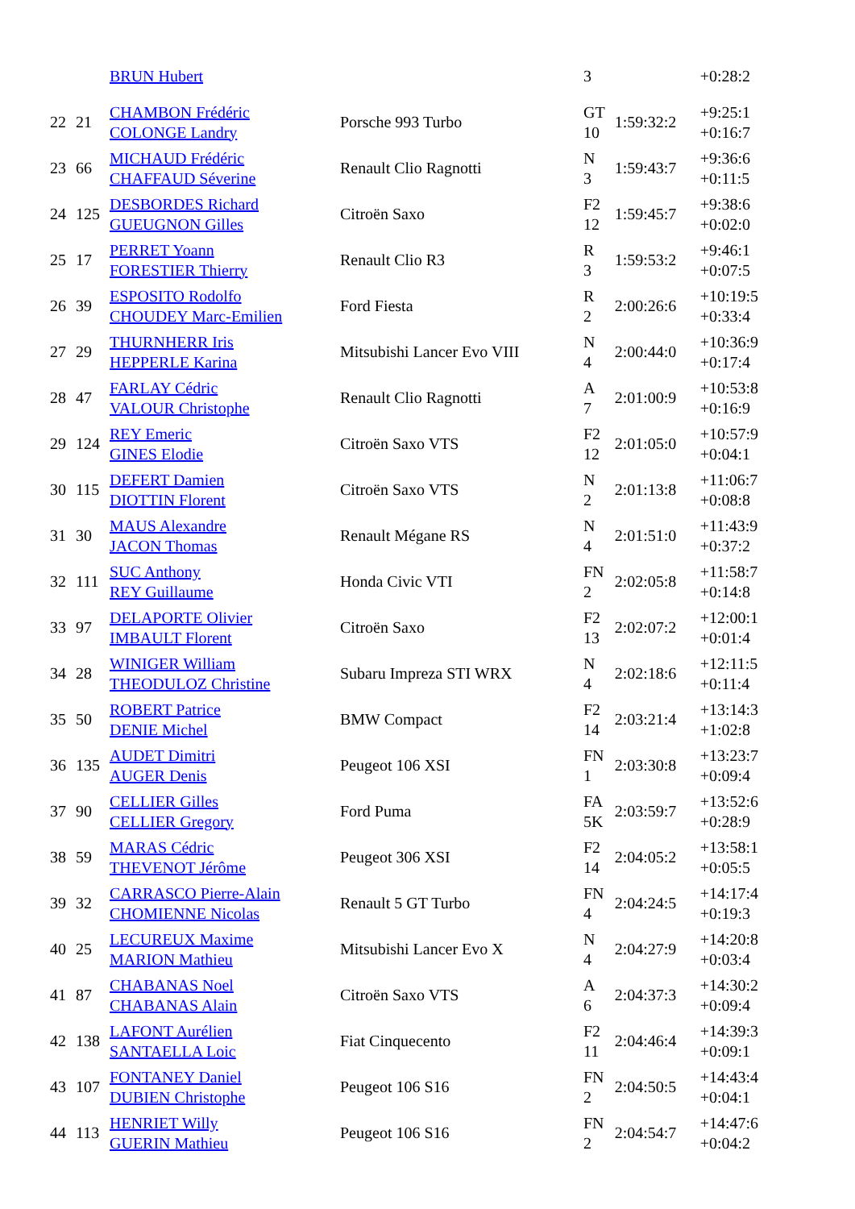| | | BRUN Hubert | | 3 | | +0:28:2 |
| 22 | 21 | CHAMBON Frédéric COLONGE Landry | Porsche 993 Turbo | GT 10 | 1:59:32:2 | +9:25:1 +0:16:7 |
| 23 | 66 | MICHAUD Frédéric CHAFFAUD Séverine | Renault Clio Ragnotti | N 3 | 1:59:43:7 | +9:36:6 +0:11:5 |
| 24 | 125 | DESBORDES Richard GUEUGNON Gilles | Citroën Saxo | F2 12 | 1:59:45:7 | +9:38:6 +0:02:0 |
| 25 | 17 | PERRET Yoann FORESTIER Thierry | Renault Clio R3 | R 3 | 1:59:53:2 | +9:46:1 +0:07:5 |
| 26 | 39 | ESPOSITO Rodolfo CHOUDEY Marc-Emilien | Ford Fiesta | R 2 | 2:00:26:6 | +10:19:5 +0:33:4 |
| 27 | 29 | THURNHERR Iris HEPPERLE Karina | Mitsubishi Lancer Evo VIII | N 4 | 2:00:44:0 | +10:36:9 +0:17:4 |
| 28 | 47 | FARLAY Cédric VALOUR Christophe | Renault Clio Ragnotti | A 7 | 2:01:00:9 | +10:53:8 +0:16:9 |
| 29 | 124 | REY Emeric GINES Elodie | Citroën Saxo VTS | F2 12 | 2:01:05:0 | +10:57:9 +0:04:1 |
| 30 | 115 | DEFERT Damien DIOTTIN Florent | Citroën Saxo VTS | N 2 | 2:01:13:8 | +11:06:7 +0:08:8 |
| 31 | 30 | MAUS Alexandre JACON Thomas | Renault Mégane RS | N 4 | 2:01:51:0 | +11:43:9 +0:37:2 |
| 32 | 111 | SUC Anthony REY Guillaume | Honda Civic VTI | FN 2 | 2:02:05:8 | +11:58:7 +0:14:8 |
| 33 | 97 | DELAPORTE Olivier IMBAULT Florent | Citroën Saxo | F2 13 | 2:02:07:2 | +12:00:1 +0:01:4 |
| 34 | 28 | WINIGER William THEODULOZ Christine | Subaru Impreza STI WRX | N 4 | 2:02:18:6 | +12:11:5 +0:11:4 |
| 35 | 50 | ROBERT Patrice DENIE Michel | BMW Compact | F2 14 | 2:03:21:4 | +13:14:3 +1:02:8 |
| 36 | 135 | AUDET Dimitri AUGER Denis | Peugeot 106 XSI | FN 1 | 2:03:30:8 | +13:23:7 +0:09:4 |
| 37 | 90 | CELLIER Gilles CELLIER Gregory | Ford Puma | FA 5K | 2:03:59:7 | +13:52:6 +0:28:9 |
| 38 | 59 | MARAS Cédric THEVENOT Jérôme | Peugeot 306 XSI | F2 14 | 2:04:05:2 | +13:58:1 +0:05:5 |
| 39 | 32 | CARRASCO Pierre-Alain CHOMIENNE Nicolas | Renault 5 GT Turbo | FN 4 | 2:04:24:5 | +14:17:4 +0:19:3 |
| 40 | 25 | LECUREUX Maxime MARION Mathieu | Mitsubishi Lancer Evo X | N 4 | 2:04:27:9 | +14:20:8 +0:03:4 |
| 41 | 87 | CHABANAS Noel CHABANAS Alain | Citroën Saxo VTS | A 6 | 2:04:37:3 | +14:30:2 +0:09:4 |
| 42 | 138 | LAFONT Aurélien SANTAELLA Loic | Fiat Cinquecento | F2 11 | 2:04:46:4 | +14:39:3 +0:09:1 |
| 43 | 107 | FONTANEY Daniel DUBIEN Christophe | Peugeot 106 S16 | FN 2 | 2:04:50:5 | +14:43:4 +0:04:1 |
| 44 | 113 | HENRIET Willy GUERIN Mathieu | Peugeot 106 S16 | FN 2 | 2:04:54:7 | +14:47:6 +0:04:2 |